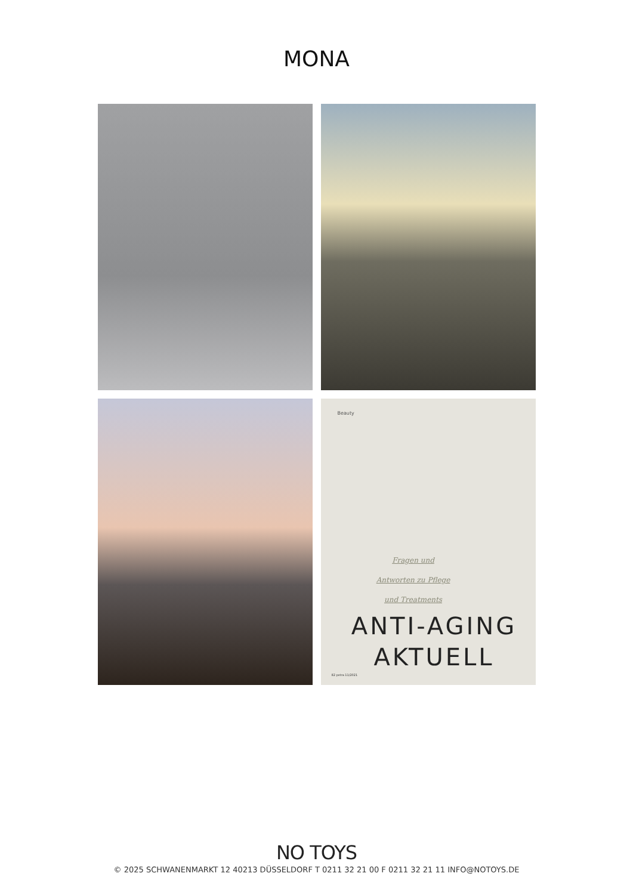MONA
Beauty
Fragen und
Antworten zu Pflege
und Treatments
ANTI-AGING
AKTUELL
82 petra 11/2021
NO TOYS
© 2025 SCHWANENMARKT 12 40213 DÜSSELDORF T 0211 32 21 00 F 0211 32 21 11 INFO@NOTOYS.DE